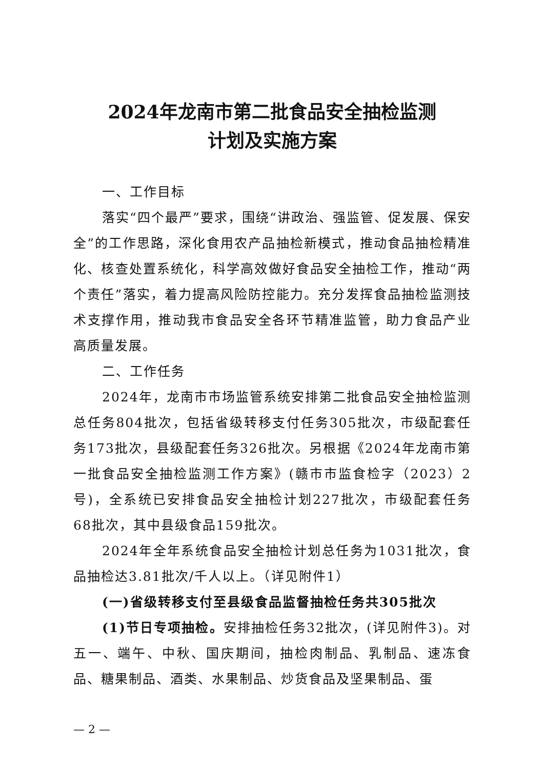2024年龙南市第二批食品安全抽检监测
计划及实施方案
一、工作目标
落实“四个最严”要求，围绕“讲政治、强监管、促发展、保安全”的工作思路，深化食用农产品抽检新模式，推动食品抽检精准化、核查处置系统化，科学高效做好食品安全抽检工作，推动“两个责任”落实，着力提高风险防控能力。充分发挥食品抽检监测技术支撑作用，推动我市食品安全各环节精准监管，助力食品产业高质量发展。
二、工作任务
2024年，龙南市市场监管系统安排第二批食品安全抽检监测总任务804批次，包括省级转移支付任务305批次，市级配套任务173批次，县级配套任务326批次。另根据《2024年龙南市第一批食品安全抽检监测工作方案》(赣市市监食检字（2023）2号)，全系统已安排食品安全抽检计划227批次，市级配套任务68批次，其中县级食品159批次。
2024年全年系统食品安全抽检计划总任务为1031批次，食品抽检达3.81批次/千人以上。（详见附件1）
(一)省级转移支付至县级食品监督抽检任务共305批次
(1)节日专项抽检。安排抽检任务32批次，(详见附件3)。对五一、端午、中秋、国庆期间，抽检肉制品、乳制品、速冻食品、糖果制品、酒类、水果制品、炒货食品及坚果制品、蛋
— 2 —